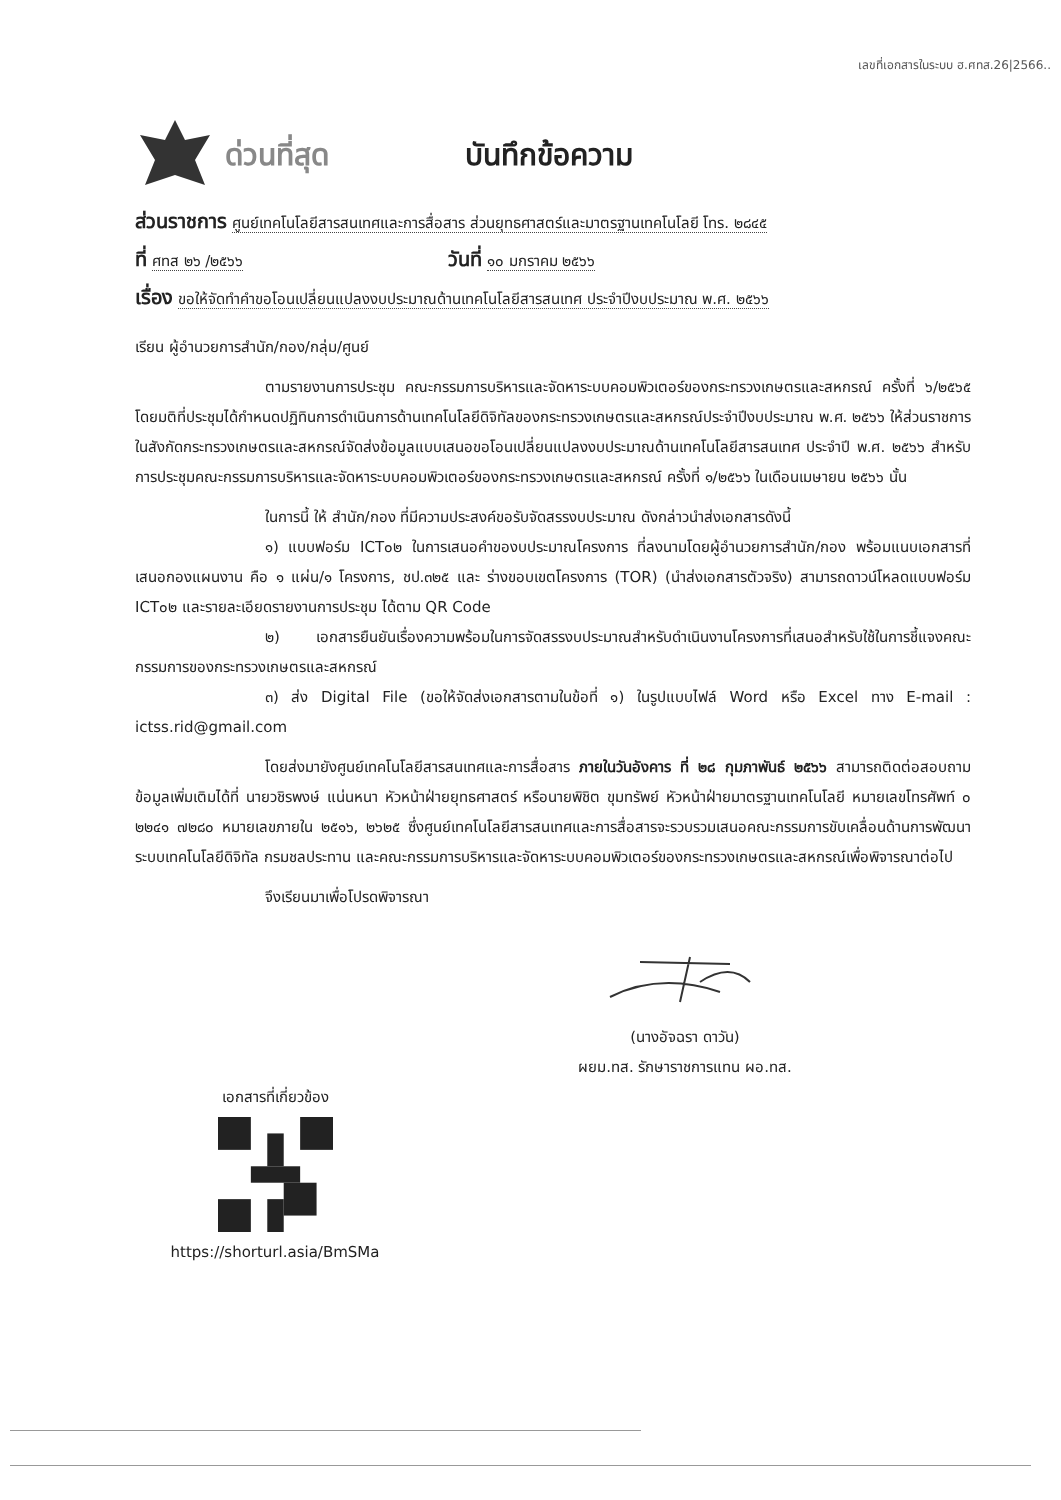เลขที่เอกสารในระบบ ฮ.ศทส.26|2566..
ด่วนที่สุด บันทึกข้อความ
ส่วนราชการ ศูนย์เทคโนโลยีสารสนเทศและการสื่อสาร ส่วนยุทธศาสตร์และมาตรฐานเทคโนโลยี โทร. ๒๘๔๕
ที่ ศทส ๒๖ /๒๕๖๖ วันที่ ๑๐ มกราคม ๒๕๖๖
เรื่อง ขอให้จัดทำคำขอโอนเปลี่ยนแปลงงบประมาณด้านเทคโนโลยีสารสนเทศ ประจำปีงบประมาณ พ.ศ. ๒๕๖๖
เรียน ผู้อำนวยการสำนัก/กอง/กลุ่ม/ศูนย์
ตามรายงานการประชุม คณะกรรมการบริหารและจัดหาระบบคอมพิวเตอร์ของกระทรวงเกษตรและสหกรณ์ ครั้งที่ ๖/๒๕๖๕ โดยมติที่ประชุมได้กำหนดปฏิทินการดำเนินการด้านเทคโนโลยีดิจิทัลของกระทรวงเกษตรและสหกรณ์ประจำปีงบประมาณ พ.ศ. ๒๕๖๖ ให้ส่วนราชการในสังกัดกระทรวงเกษตรและสหกรณ์จัดส่งข้อมูลแบบเสนอขอโอนเปลี่ยนแปลงงบประมาณด้านเทคโนโลยีสารสนเทศ ประจำปี พ.ศ. ๒๕๖๖ สำหรับการประชุมคณะกรรมการบริหารและจัดหาระบบคอมพิวเตอร์ของกระทรวงเกษตรและสหกรณ์ ครั้งที่ ๑/๒๕๖๖ ในเดือนเมษายน ๒๕๖๖ นั้น
ในการนี้ ให้ สำนัก/กอง ที่มีความประสงค์ขอรับจัดสรรงบประมาณ ดังกล่าวนำส่งเอกสารดังนี้
๑) แบบฟอร์ม ICT๐๒ ในการเสนอคำของบประมาณโครงการ ที่ลงนามโดยผู้อำนวยการสำนัก/กอง พร้อมแนบเอกสารที่เสนอกองแผนงาน คือ ๑ แผ่น/๑ โครงการ, ชป.๓๒๕ และ ร่างขอบเขตโครงการ (TOR) (นำส่งเอกสารตัวจริง) สามารถดาวน์โหลดแบบฟอร์ม ICT๐๒ และรายละเอียดรายงานการประชุม ได้ตาม QR Code
๒) เอกสารยืนยันเรื่องความพร้อมในการจัดสรรงบประมาณสำหรับดำเนินงานโครงการที่เสนอสำหรับใช้ในการชี้แจงคณะกรรมการของกระทรวงเกษตรและสหกรณ์
๓) ส่ง Digital File (ขอให้จัดส่งเอกสารตามในข้อที่ ๑) ในรูปแบบไฟล์ Word หรือ Excel ทาง E-mail : ictss.rid@gmail.com
โดยส่งมายังศูนย์เทคโนโลยีสารสนเทศและการสื่อสาร ภายในวันอังคาร ที่ ๒๘ กุมภาพันธ์ ๒๕๖๖ สามารถติดต่อสอบถามข้อมูลเพิ่มเติมได้ที่ นายวชิรพงษ์ แน่นหนา หัวหน้าฝ่ายยุทธศาสตร์ หรือนายพิชิต ขุมทรัพย์ หัวหน้าฝ่ายมาตรฐานเทคโนโลยี หมายเลขโทรศัพท์ ๐ ๒๒๔๑ ๗๒๘๐ หมายเลขภายใน ๒๕๑๖, ๒๖๒๕ ซึ่งศูนย์เทคโนโลยีสารสนเทศและการสื่อสารจะรวบรวมเสนอคณะกรรมการขับเคลื่อนด้านการพัฒนาระบบเทคโนโลยีดิจิทัล กรมชลประทาน และคณะกรรมการบริหารและจัดหาระบบคอมพิวเตอร์ของกระทรวงเกษตรและสหกรณ์เพื่อพิจารณาต่อไป
จึงเรียนมาเพื่อโปรดพิจารณา
(นางอัจฉรา ดาวัน)
ผยม.ทส. รักษาราชการแทน ผอ.ทส.
เอกสารที่เกี่ยวข้อง
https://shorturl.asia/BmSMa